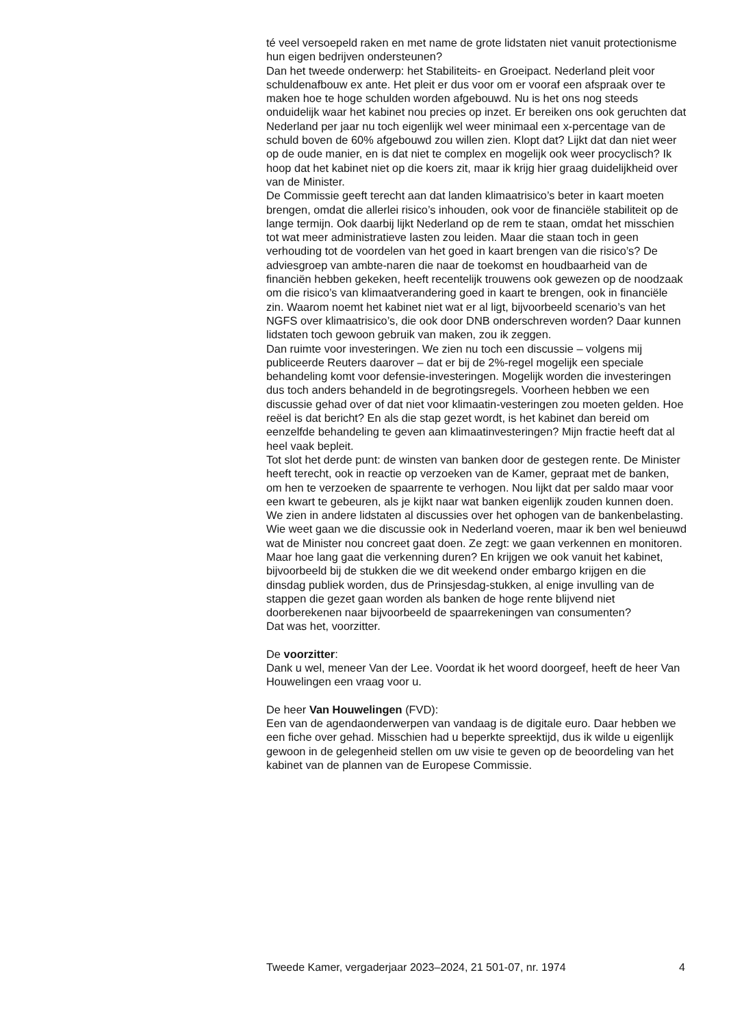té veel versoepeld raken en met name de grote lidstaten niet vanuit protectionisme hun eigen bedrijven ondersteunen?
Dan het tweede onderwerp: het Stabiliteits- en Groeipact. Nederland pleit voor schuldenafbouw ex ante. Het pleit er dus voor om er vooraf een afspraak over te maken hoe te hoge schulden worden afgebouwd. Nu is het ons nog steeds onduidelijk waar het kabinet nou precies op inzet. Er bereiken ons ook geruchten dat Nederland per jaar nu toch eigenlijk wel weer minimaal een x-percentage van de schuld boven de 60% afgebouwd zou willen zien. Klopt dat? Lijkt dat dan niet weer op de oude manier, en is dat niet te complex en mogelijk ook weer procyclisch? Ik hoop dat het kabinet niet op die koers zit, maar ik krijg hier graag duidelijkheid over van de Minister.
De Commissie geeft terecht aan dat landen klimaatrisico’s beter in kaart moeten brengen, omdat die allerlei risico’s inhouden, ook voor de financiële stabiliteit op de lange termijn. Ook daarbij lijkt Nederland op de rem te staan, omdat het misschien tot wat meer administratieve lasten zou leiden. Maar die staan toch in geen verhouding tot de voordelen van het goed in kaart brengen van die risico’s? De adviesgroep van ambte-naren die naar de toekomst en houdbaarheid van de financiën hebben gekeken, heeft recentelijk trouwens ook gewezen op de noodzaak om die risico’s van klimaatverandering goed in kaart te brengen, ook in financiële zin. Waarom noemt het kabinet niet wat er al ligt, bijvoorbeeld scenario’s van het NGFS over klimaatrisico’s, die ook door DNB onderschreven worden? Daar kunnen lidstaten toch gewoon gebruik van maken, zou ik zeggen.
Dan ruimte voor investeringen. We zien nu toch een discussie – volgens mij publiceerde Reuters daarover – dat er bij de 2%-regel mogelijk een speciale behandeling komt voor defensie-investeringen. Mogelijk worden die investeringen dus toch anders behandeld in de begrotingsregels. Voorheen hebben we een discussie gehad over of dat niet voor klimaatin-vesteringen zou moeten gelden. Hoe reëel is dat bericht? En als die stap gezet wordt, is het kabinet dan bereid om eenzelfde behandeling te geven aan klimaatinvesteringen? Mijn fractie heeft dat al heel vaak bepleit.
Tot slot het derde punt: de winsten van banken door de gestegen rente. De Minister heeft terecht, ook in reactie op verzoeken van de Kamer, gepraat met de banken, om hen te verzoeken de spaarrente te verhogen. Nou lijkt dat per saldo maar voor een kwart te gebeuren, als je kijkt naar wat banken eigenlijk zouden kunnen doen. We zien in andere lidstaten al discussies over het ophogen van de bankenbelasting. Wie weet gaan we die discussie ook in Nederland voeren, maar ik ben wel benieuwd wat de Minister nou concreet gaat doen. Ze zegt: we gaan verkennen en monitoren. Maar hoe lang gaat die verkenning duren? En krijgen we ook vanuit het kabinet, bijvoorbeeld bij de stukken die we dit weekend onder embargo krijgen en die dinsdag publiek worden, dus de Prinsjesdag-stukken, al enige invulling van de stappen die gezet gaan worden als banken de hoge rente blijvend niet doorberekenen naar bijvoorbeeld de spaarrekeningen van consumenten?
Dat was het, voorzitter.
De voorzitter:
Dank u wel, meneer Van der Lee. Voordat ik het woord doorgeef, heeft de heer Van Houwelingen een vraag voor u.
De heer Van Houwelingen (FVD):
Een van de agendaonderwerpen van vandaag is de digitale euro. Daar hebben we een fiche over gehad. Misschien had u beperkte spreektijd, dus ik wilde u eigenlijk gewoon in de gelegenheid stellen om uw visie te geven op de beoordeling van het kabinet van de plannen van de Europese Commissie.
Tweede Kamer, vergaderjaar 2023–2024, 21 501-07, nr. 1974 4